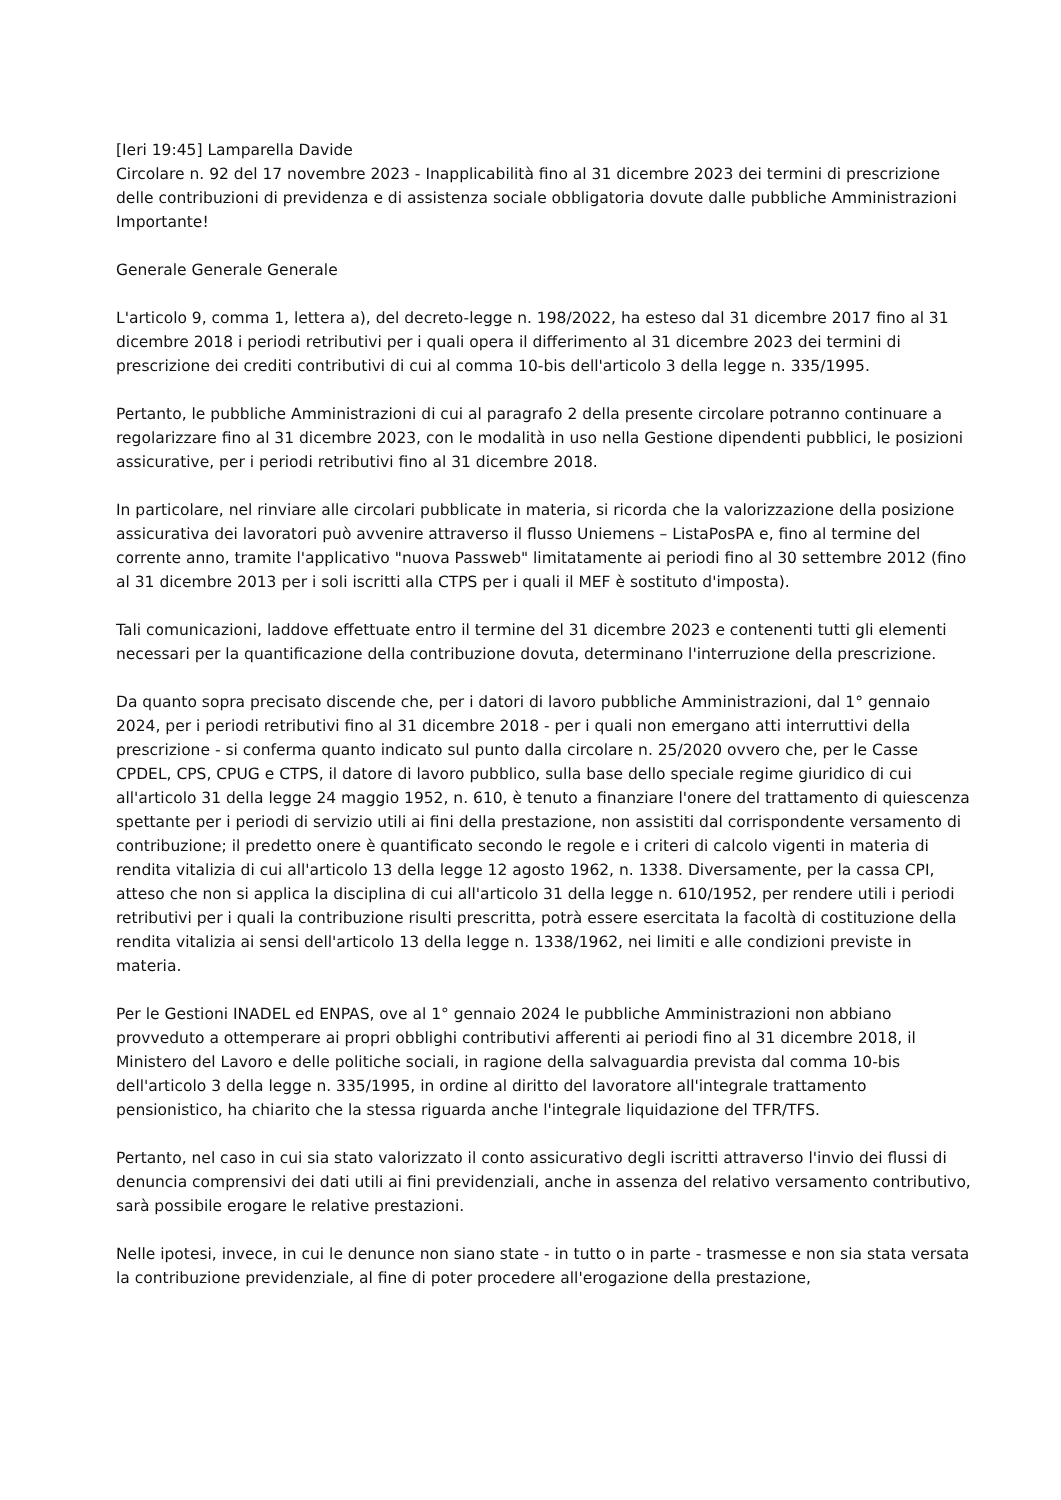[Ieri 19:45] Lamparella Davide
Circolare n. 92 del 17 novembre 2023 - Inapplicabilità fino al 31 dicembre 2023 dei termini di prescrizione delle contribuzioni di previdenza e di assistenza sociale obbligatoria dovute dalle pubbliche Amministrazioni
Importante!
Generale Generale Generale
L'articolo 9, comma 1, lettera a), del decreto-legge n. 198/2022, ha esteso dal 31 dicembre 2017 fino al 31 dicembre 2018 i periodi retributivi per i quali opera il differimento al 31 dicembre 2023 dei termini di prescrizione dei crediti contributivi di cui al comma 10-bis dell'articolo 3 della legge n. 335/1995.
Pertanto, le pubbliche Amministrazioni di cui al paragrafo 2 della presente circolare potranno continuare a regolarizzare fino al 31 dicembre 2023, con le modalità in uso nella Gestione dipendenti pubblici, le posizioni assicurative, per i periodi retributivi fino al 31 dicembre 2018.
In particolare, nel rinviare alle circolari pubblicate in materia, si ricorda che la valorizzazione della posizione assicurativa dei lavoratori può avvenire attraverso il flusso Uniemens – ListaPosPA e, fino al termine del corrente anno, tramite l'applicativo "nuova Passweb" limitatamente ai periodi fino al 30 settembre 2012 (fino al 31 dicembre 2013 per i soli iscritti alla CTPS per i quali il MEF è sostituto d'imposta).
Tali comunicazioni, laddove effettuate entro il termine del 31 dicembre 2023 e contenenti tutti gli elementi necessari per la quantificazione della contribuzione dovuta, determinano l'interruzione della prescrizione.
Da quanto sopra precisato discende che, per i datori di lavoro pubbliche Amministrazioni, dal 1° gennaio 2024, per i periodi retributivi fino al 31 dicembre 2018 - per i quali non emergano atti interruttivi della prescrizione - si conferma quanto indicato sul punto dalla circolare n. 25/2020 ovvero che, per le Casse CPDEL, CPS, CPUG e CTPS, il datore di lavoro pubblico, sulla base dello speciale regime giuridico di cui all'articolo 31 della legge 24 maggio 1952, n. 610, è tenuto a finanziare l'onere del trattamento di quiescenza spettante per i periodi di servizio utili ai fini della prestazione, non assistiti dal corrispondente versamento di contribuzione; il predetto onere è quantificato secondo le regole e i criteri di calcolo vigenti in materia di rendita vitalizia di cui all'articolo 13 della legge 12 agosto 1962, n. 1338. Diversamente, per la cassa CPI, atteso che non si applica la disciplina di cui all'articolo 31 della legge n. 610/1952, per rendere utili i periodi retributivi per i quali la contribuzione risulti prescritta, potrà essere esercitata la facoltà di costituzione della rendita vitalizia ai sensi dell'articolo 13 della legge n. 1338/1962, nei limiti e alle condizioni previste in materia.
Per le Gestioni INADEL ed ENPAS, ove al 1° gennaio 2024 le pubbliche Amministrazioni non abbiano provveduto a ottemperare ai propri obblighi contributivi afferenti ai periodi fino al 31 dicembre 2018, il Ministero del Lavoro e delle politiche sociali, in ragione della salvaguardia prevista dal comma 10-bis dell'articolo 3 della legge n. 335/1995, in ordine al diritto del lavoratore all'integrale trattamento pensionistico, ha chiarito che la stessa riguarda anche l'integrale liquidazione del TFR/TFS.
Pertanto, nel caso in cui sia stato valorizzato il conto assicurativo degli iscritti attraverso l'invio dei flussi di denuncia comprensivi dei dati utili ai fini previdenziali, anche in assenza del relativo versamento contributivo, sarà possibile erogare le relative prestazioni.
Nelle ipotesi, invece, in cui le denunce non siano state - in tutto o in parte - trasmesse e non sia stata versata la contribuzione previdenziale, al fine di poter procedere all'erogazione della prestazione,